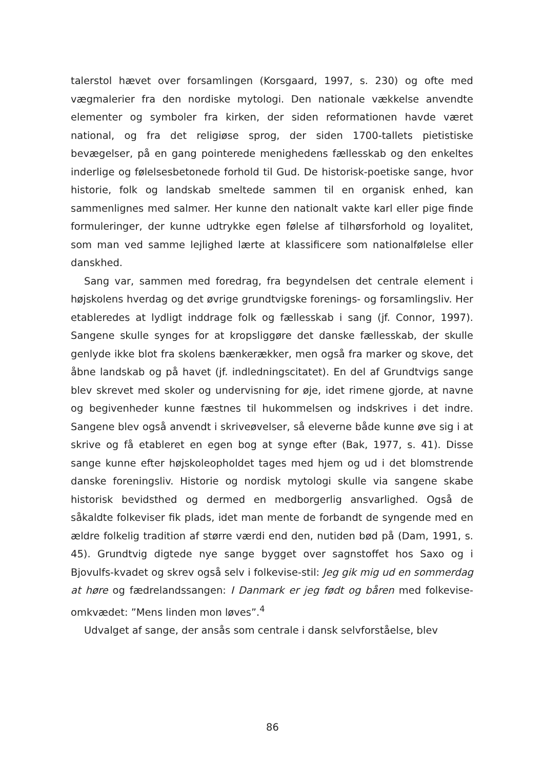talerstol hævet over forsamlingen (Korsgaard, 1997, s. 230) og ofte med vægmalerier fra den nordiske mytologi. Den nationale vækkelse anvendte elementer og symboler fra kirken, der siden reformationen havde været national, og fra det religiøse sprog, der siden 1700-tallets pietistiske bevægelser, på en gang pointerede menighedens fællesskab og den enkeltes inderlige og følelsesbetonede forhold til Gud. De historisk-poetiske sange, hvor historie, folk og landskab smeltede sammen til en organisk enhed, kan sammenlignes med salmer. Her kunne den nationalt vakte karl eller pige finde formuleringer, der kunne udtrykke egen følelse af tilhørsforhold og loyalitet, som man ved samme lejlighed lærte at klassificere som nationalfølelse eller danskhed.
Sang var, sammen med foredrag, fra begyndelsen det centrale element i højskolens hverdag og det øvrige grundtvigske forenings- og forsamlingsliv. Her etableredes at lydligt inddrage folk og fællesskab i sang (jf. Connor, 1997). Sangene skulle synges for at kropsliggøre det danske fællesskab, der skulle genlyde ikke blot fra skolens bænkerækker, men også fra marker og skove, det åbne landskab og på havet (jf. indledningscitatet). En del af Grundtvigs sange blev skrevet med skoler og undervisning for øje, idet rimene gjorde, at navne og begivenheder kunne fæstnes til hukommelsen og indskrives i det indre. Sangene blev også anvendt i skriveøvelser, så eleverne både kunne øve sig i at skrive og få etableret en egen bog at synge efter (Bak, 1977, s. 41). Disse sange kunne efter højskoleopholdet tages med hjem og ud i det blomstrende danske foreningsliv. Historie og nordisk mytologi skulle via sangene skabe historisk bevidsthed og dermed en medborgerlig ansvarlighed. Også de såkaldte folkeviser fik plads, idet man mente de forbandt de syngende med en ældre folkelig tradition af større værdi end den, nutiden bød på (Dam, 1991, s. 45). Grundtvig digtede nye sange bygget over sagnstoffet hos Saxo og i Bjovulfs-kvadet og skrev også selv i folkevise-stil: Jeg gik mig ud en sommerdag at høre og fædrelandssangen: I Danmark er jeg født og båren med folkevise-omkvædet: ”Mens linden mon løves”.<sup>4</sup>
Udvalget af sange, der ansås som centrale i dansk selvforståelse, blev
86